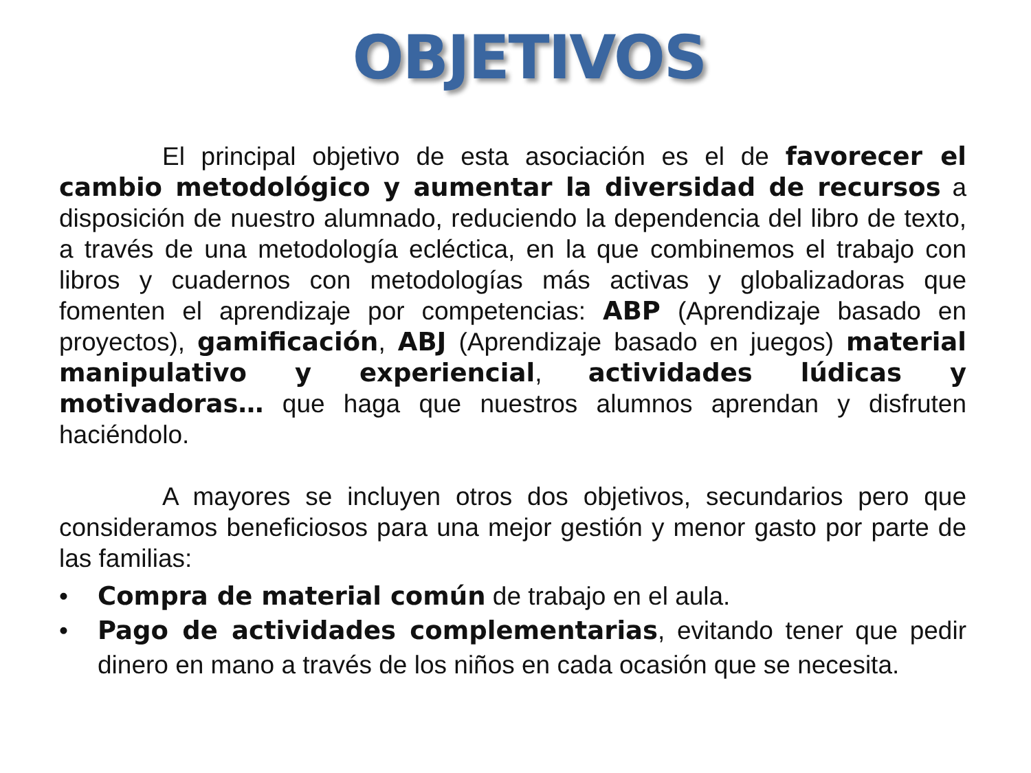OBJETIVOS
El principal objetivo de esta asociación es el de favorecer el cambio metodológico y aumentar la diversidad de recursos a disposición de nuestro alumnado, reduciendo la dependencia del libro de texto, a través de una metodología ecléctica, en la que combinemos el trabajo con libros y cuadernos con metodologías más activas y globalizadoras que fomenten el aprendizaje por competencias: ABP (Aprendizaje basado en proyectos), gamificación, ABJ (Aprendizaje basado en juegos) material manipulativo y experiencial, actividades lúdicas y motivadoras… que haga que nuestros alumnos aprendan y disfruten haciéndolo.
A mayores se incluyen otros dos objetivos, secundarios pero que consideramos beneficiosos para una mejor gestión y menor gasto por parte de las familias:
• Compra de material común de trabajo en el aula.
• Pago de actividades complementarias, evitando tener que pedir dinero en mano a través de los niños en cada ocasión que se necesita.